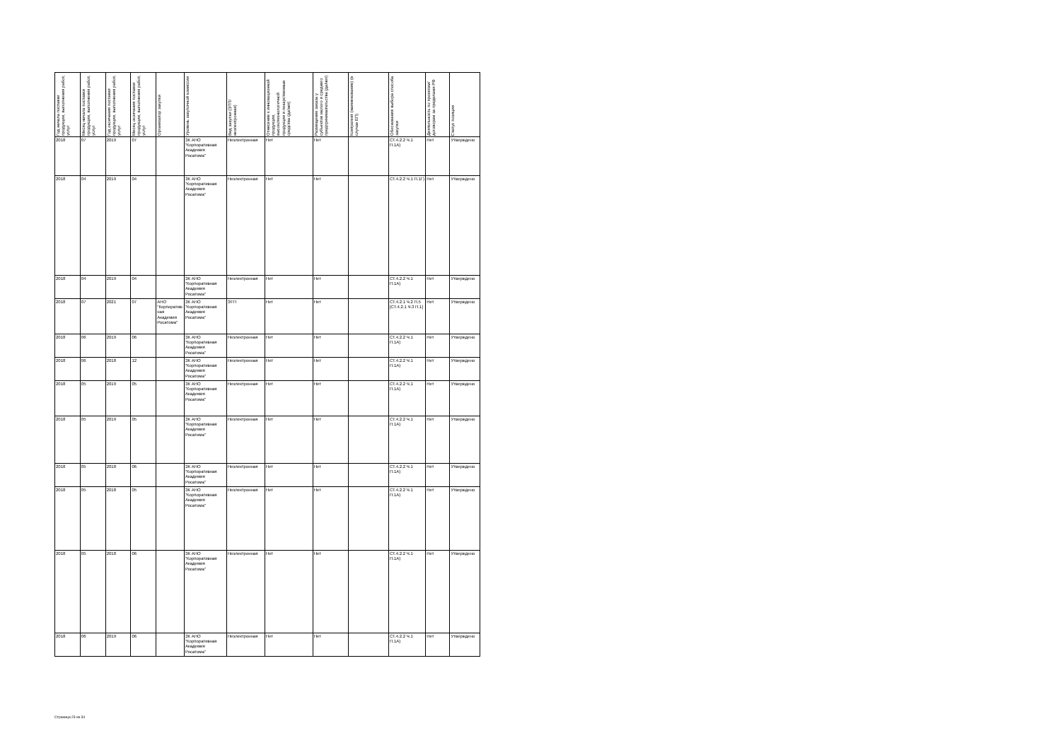| Год начала поставки продукции, выполнения работ, услуг | Месяц начала поставки продукции, выполнения работ, услуг | Год окончания поставки продукции, выполнения работ, услуг | Месяц окончания поставки продукции, выполнения работ, услуг | Организатор закупки | Уровень закупочной комиссии | Вид закупки (ЭТП/неэлектронная) | Отнесение к инновационной продукции, высокотехнологичной продукции и лекарственные средства (да/нет) | Размещение заказа у субъектов малого и среднего предпринимательства (да/нет) | Контрагент (наименование) (в случае ЕП) | Обоснования выбора способа закупки | Деятельность по проектам/договорам за пределами РФ | Статус позиции |
| --- | --- | --- | --- | --- | --- | --- | --- | --- | --- | --- | --- | --- |
| 2018 | 07 | 2019 | 07 | | ЗК АНО "Корпоративная Академия Росатома" | Неэлектронная | Нет | Нет | | СТ.4.2.2 Ч.1 П.1А) | Нет | Утверждено |
| 2018 | 04 | 2019 | 04 | | ЗК АНО "Корпоративная Академия Росатома" | Неэлектронная | Нет | Нет | | СТ.4.2.2 Ч.1 П.1Г) | Нет | Утверждено |
| 2018 | 04 | 2019 | 04 | | ЗК АНО "Корпоративная Академия Росатома" | Неэлектронная | Нет | Нет | | СТ.4.2.2 Ч.1 П.1А) | Нет | Утверждено |
| 2018 | 07 | 2021 | 07 | АНО "Корпоратив­ная Академия Росатома" | ЗК АНО "Корпоративная Академия Росатома" | ЭТП | Нет | Нет | | СТ.4.2.1 Ч.2 П.5 [СТ.4.2.1 Ч.3 П.1] | Нет | Утверждено |
| 2018 | 06 | 2019 | 06 | | ЗК АНО "Корпоративная Академия Росатома" | Неэлектронная | Нет | Нет | | СТ.4.2.2 Ч.1 П.1А) | Нет | Утверждено |
| 2018 | 06 | 2018 | 12 | | ЗК АНО "Корпоративная Академия Росатома" | Неэлектронная | Нет | Нет | | СТ.4.2.2 Ч.1 П.1А) | Нет | Утверждено |
| 2018 | 05 | 2019 | 05 | | ЗК АНО "Корпоративная Академия Росатома" | Неэлектронная | Нет | Нет | | СТ.4.2.2 Ч.1 П.1А) | Нет | Утверждено |
| 2018 | 05 | 2019 | 05 | | ЗК АНО "Корпоративная Академия Росатома" | Неэлектронная | Нет | Нет | | СТ.4.2.2 Ч.1 П.1А) | Нет | Утверждено |
| 2018 | 05 | 2018 | 06 | | ЗК АНО "Корпоративная Академия Росатома" | Неэлектронная | Нет | Нет | | СТ.4.2.2 Ч.1 П.1А) | Нет | Утверждено |
| 2018 | 05 | 2018 | 05 | | ЗК АНО "Корпоративная Академия Росатома" | Неэлектронная | Нет | Нет | | СТ.4.2.2 Ч.1 П.1А) | Нет | Утверждено |
| 2018 | 05 | 2018 | 06 | | ЗК АНО "Корпоративная Академия Росатома" | Неэлектронная | Нет | Нет | | СТ.4.2.2 Ч.1 П.1А) | Нет | Утверждено |
| 2018 | 06 | 2019 | 06 | | ЗК АНО "Корпоративная Академия Росатома" | Неэлектронная | Нет | Нет | | СТ.4.2.2 Ч.1 П.1А) | Нет | Утверждено |
Страница 23 из 34